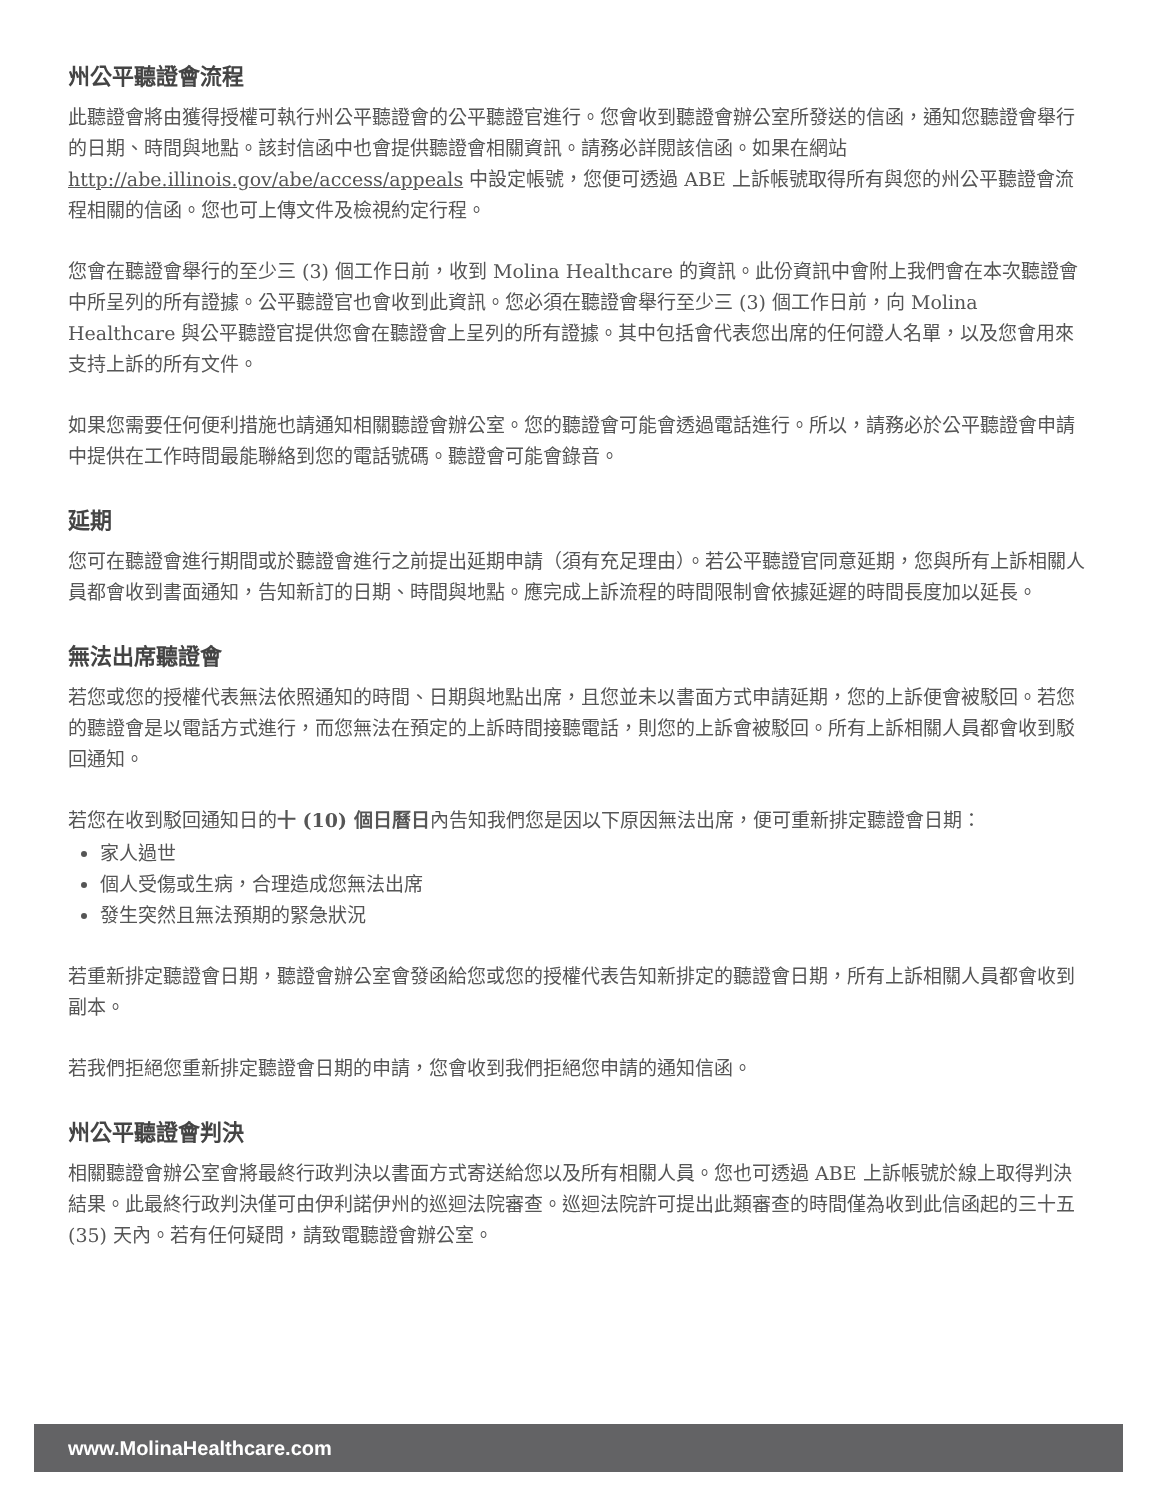州公平聽證會流程
此聽證會將由獲得授權可執行州公平聽證會的公平聽證官進行。您會收到聽證會辦公室所發送的信函，通知您聽證會舉行的日期、時間與地點。該封信函中也會提供聽證會相關資訊。請務必詳閱該信函。如果在網站 http://abe.illinois.gov/abe/access/appeals 中設定帳號，您便可透過 ABE 上訴帳號取得所有與您的州公平聽證會流程相關的信函。您也可上傳文件及檢視約定行程。
您會在聽證會舉行的至少三 (3) 個工作日前，收到 Molina Healthcare 的資訊。此份資訊中會附上我們會在本次聽證會中所呈列的所有證據。公平聽證官也會收到此資訊。您必須在聽證會舉行至少三 (3) 個工作日前，向 Molina Healthcare 與公平聽證官提供您會在聽證會上呈列的所有證據。其中包括會代表您出席的任何證人名單，以及您會用來支持上訴的所有文件。
如果您需要任何便利措施也請通知相關聽證會辦公室。您的聽證會可能會透過電話進行。所以，請務必於公平聽證會申請中提供在工作時間最能聯絡到您的電話號碼。聽證會可能會錄音。
延期
您可在聽證會進行期間或於聽證會進行之前提出延期申請（須有充足理由）。若公平聽證官同意延期，您與所有上訴相關人員都會收到書面通知，告知新訂的日期、時間與地點。應完成上訴流程的時間限制會依據延遲的時間長度加以延長。
無法出席聽證會
若您或您的授權代表無法依照通知的時間、日期與地點出席，且您並未以書面方式申請延期，您的上訴便會被駁回。若您的聽證會是以電話方式進行，而您無法在預定的上訴時間接聽電話，則您的上訴會被駁回。所有上訴相關人員都會收到駁回通知。
若您在收到駁回通知日的十 (10) 個日曆日內告知我們您是因以下原因無法出席，便可重新排定聽證會日期：
家人過世
個人受傷或生病，合理造成您無法出席
發生突然且無法預期的緊急狀況
若重新排定聽證會日期，聽證會辦公室會發函給您或您的授權代表告知新排定的聽證會日期，所有上訴相關人員都會收到副本。
若我們拒絕您重新排定聽證會日期的申請，您會收到我們拒絕您申請的通知信函。
州公平聽證會判決
相關聽證會辦公室會將最終行政判決以書面方式寄送給您以及所有相關人員。您也可透過 ABE 上訴帳號於線上取得判決結果。此最終行政判決僅可由伊利諾伊州的巡迴法院審查。巡迴法院許可提出此類審查的時間僅為收到此信函起的三十五 (35) 天內。若有任何疑問，請致電聽證會辦公室。
www.MolinaHealthcare.com